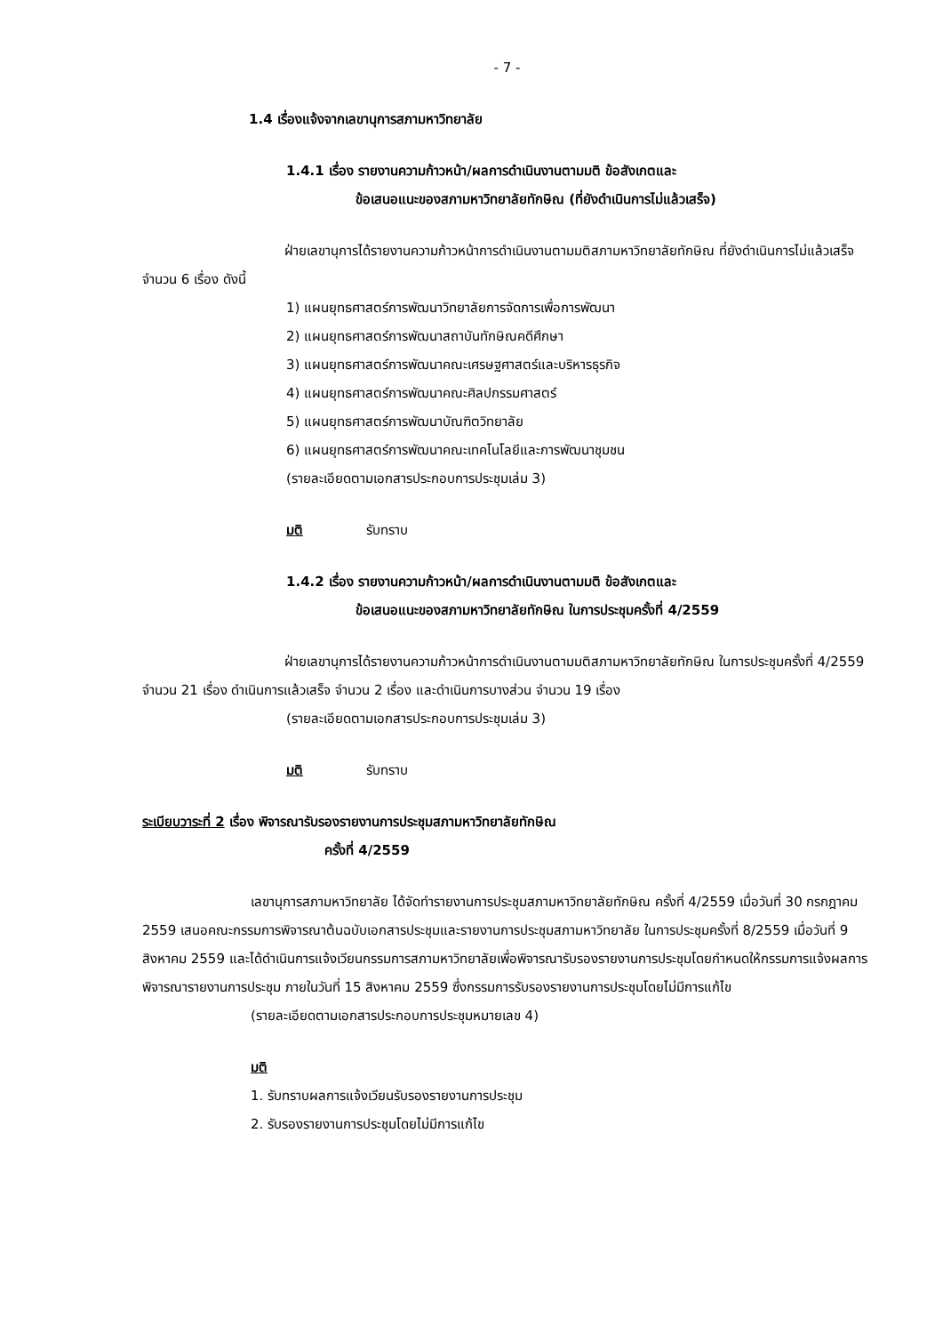- 7 -
1.4 เรื่องแจ้งจากเลขานุการสภามหาวิทยาลัย
1.4.1 เรื่อง รายงานความก้าวหน้า/ผลการดำเนินงานตามมติ ข้อสังเกตและ
ข้อเสนอแนะของสภามหาวิทยาลัยทักษิณ (ที่ยังดำเนินการไม่แล้วเสร็จ)
ฝ่ายเลขานุการได้รายงานความก้าวหน้าการดำเนินงานตามมติสภามหาวิทยาลัยทักษิณ ที่ยังดำเนินการไม่แล้วเสร็จ จำนวน 6 เรื่อง ดังนี้
1) แผนยุทธศาสตร์การพัฒนาวิทยาลัยการจัดการเพื่อการพัฒนา
2) แผนยุทธศาสตร์การพัฒนาสถาบันทักษิณคดีศึกษา
3) แผนยุทธศาสตร์การพัฒนาคณะเศรษฐศาสตร์และบริหารธุรกิจ
4) แผนยุทธศาสตร์การพัฒนาคณะศิลปกรรมศาสตร์
5) แผนยุทธศาสตร์การพัฒนาบัณฑิตวิทยาลัย
6) แผนยุทธศาสตร์การพัฒนาคณะเทคโนโลยีและการพัฒนาชุมชน
(รายละเอียดตามเอกสารประกอบการประชุมเล่ม 3)
มติ รับทราบ
1.4.2 เรื่อง รายงานความก้าวหน้า/ผลการดำเนินงานตามมติ ข้อสังเกตและ
ข้อเสนอแนะของสภามหาวิทยาลัยทักษิณ ในการประชุมครั้งที่ 4/2559
ฝ่ายเลขานุการได้รายงานความก้าวหน้าการดำเนินงานตามมติสภามหาวิทยาลัยทักษิณ ในการประชุมครั้งที่ 4/2559 จำนวน 21 เรื่อง ดำเนินการแล้วเสร็จ จำนวน 2 เรื่อง และดำเนินการบางส่วน จำนวน 19 เรื่อง
(รายละเอียดตามเอกสารประกอบการประชุมเล่ม 3)
มติ รับทราบ
ระเบียบวาระที่ 2 เรื่อง พิจารณารับรองรายงานการประชุมสภามหาวิทยาลัยทักษิณ
ครั้งที่ 4/2559
เลขานุการสภามหาวิทยาลัย ได้จัดทำรายงานการประชุมสภามหาวิทยาลัยทักษิณ ครั้งที่ 4/2559 เมื่อวันที่ 30 กรกฎาคม 2559 เสนอคณะกรรมการพิจารณาต้นฉบับเอกสารประชุมและรายงานการประชุมสภามหาวิทยาลัย ในการประชุมครั้งที่ 8/2559 เมื่อวันที่ 9 สิงหาคม 2559 และได้ดำเนินการแจ้งเวียนกรรมการสภามหาวิทยาลัยเพื่อพิจารณารับรองรายงานการประชุมโดยกำหนดให้กรรมการแจ้งผลการพิจารณารายงานการประชุม ภายในวันที่ 15 สิงหาคม 2559 ซึ่งกรรมการรับรองรายงานการประชุมโดยไม่มีการแก้ไข
(รายละเอียดตามเอกสารประกอบการประชุมหมายเลข 4)
มติ
1. รับทราบผลการแจ้งเวียนรับรองรายงานการประชุม
2. รับรองรายงานการประชุมโดยไม่มีการแก้ไข